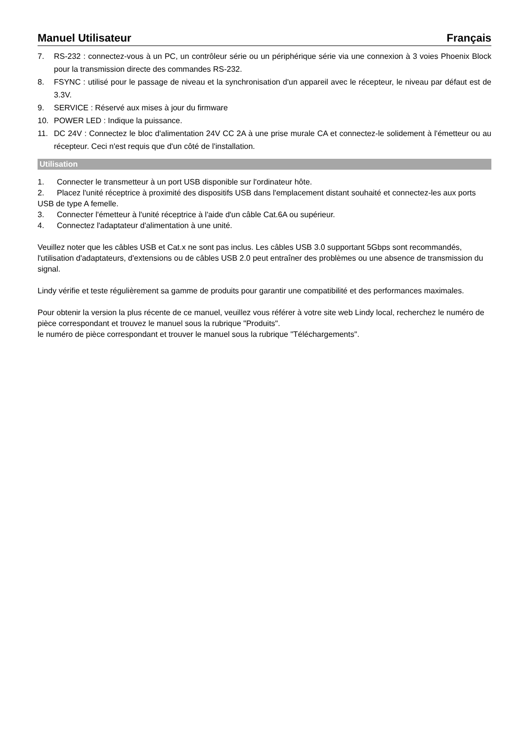Manuel Utilisateur Français
7. RS-232 : connectez-vous à un PC, un contrôleur série ou un périphérique série via une connexion à 3 voies Phoenix Block pour la transmission directe des commandes RS-232.
8. FSYNC : utilisé pour le passage de niveau et la synchronisation d'un appareil avec le récepteur, le niveau par défaut est de 3.3V.
9. SERVICE : Réservé aux mises à jour du firmware
10. POWER LED : Indique la puissance.
11. DC 24V : Connectez le bloc d'alimentation 24V CC 2A à une prise murale CA et connectez-le solidement à l'émetteur ou au récepteur. Ceci n'est requis que d'un côté de l'installation.
Utilisation
1. Connecter le transmetteur à un port USB disponible sur l'ordinateur hôte.
2. Placez l'unité réceptrice à proximité des dispositifs USB dans l'emplacement distant souhaité et connectez-les aux ports USB de type A femelle.
3. Connecter l'émetteur à l'unité réceptrice à l'aide d'un câble Cat.6A ou supérieur.
4. Connectez l'adaptateur d'alimentation à une unité.
Veuillez noter que les câbles USB et Cat.x ne sont pas inclus. Les câbles USB 3.0 supportant 5Gbps sont recommandés, l'utilisation d'adaptateurs, d'extensions ou de câbles USB 2.0 peut entraîner des problèmes ou une absence de transmission du signal.
Lindy vérifie et teste régulièrement sa gamme de produits pour garantir une compatibilité et des performances maximales.
Pour obtenir la version la plus récente de ce manuel, veuillez vous référer à votre site web Lindy local, recherchez le numéro de pièce correspondant et trouvez le manuel sous la rubrique "Produits".
le numéro de pièce correspondant et trouver le manuel sous la rubrique "Téléchargements".